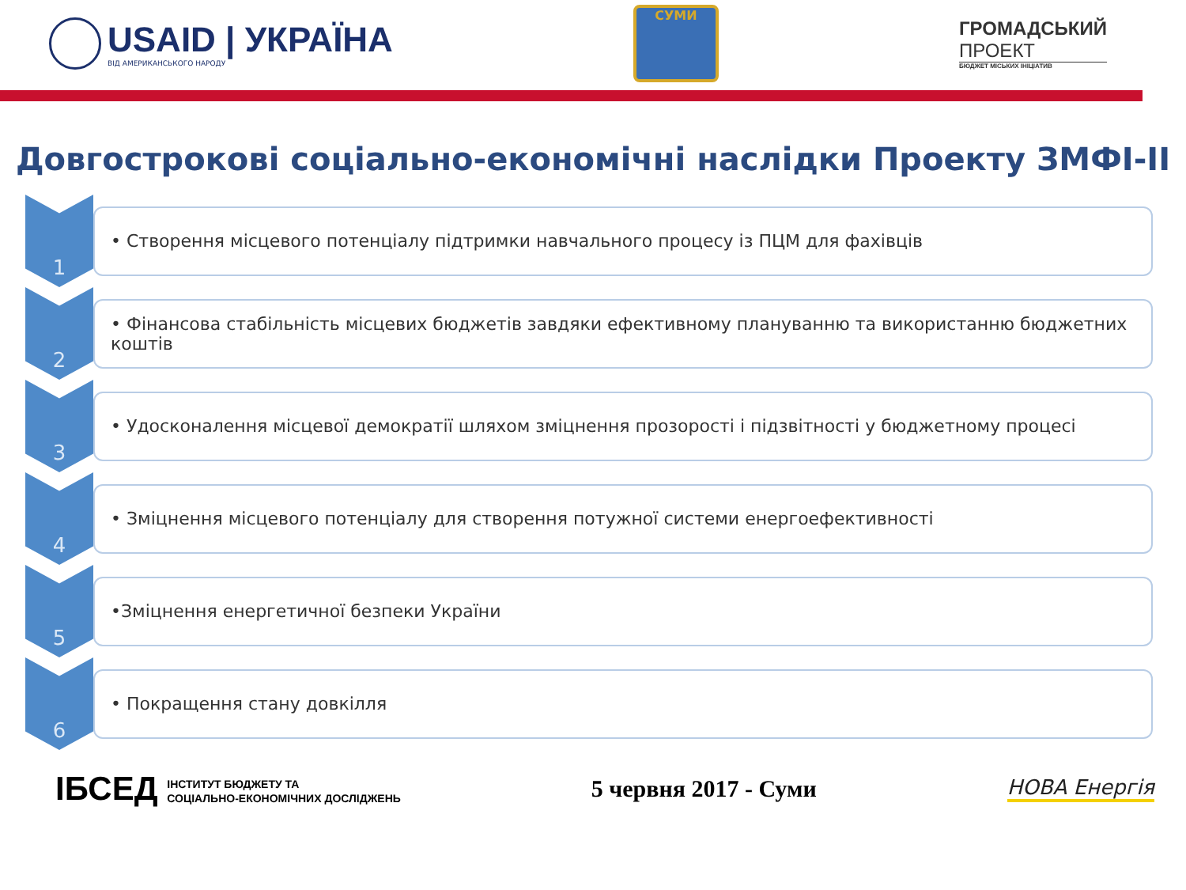USAID | УКРАЇНА
ВІД АМЕРИКАНСЬКОГО НАРОДУ
СУМИ
ГРОМАДСЬКИЙ
ПРОЕКТ
БЮДЖЕТ МІСЬКИХ ІНІЦІАТИВ
Довгострокові соціально-економічні наслідки Проекту ЗМФІ-ІІ
1
• Створення місцевого потенціалу підтримки навчального процесу із ПЦМ для фахівців
2
• Фінансова стабільність місцевих бюджетів завдяки ефективному плануванню та використанню бюджетних коштів
3
• Удосконалення місцевої демократії шляхом зміцнення прозорості і підзвітності у бюджетному процесі
4
• Зміцнення місцевого потенціалу для створення потужної системи енергоефективності
5
•Зміцнення енергетичної безпеки України
6
• Покращення стану довкілля
ІБСЕД ІНСТИТУТ БЮДЖЕТУ ТА
СОЦІАЛЬНО-ЕКОНОМІЧНИХ ДОСЛІДЖЕНЬ
5 червня 2017 - Суми
НОВА Енергія